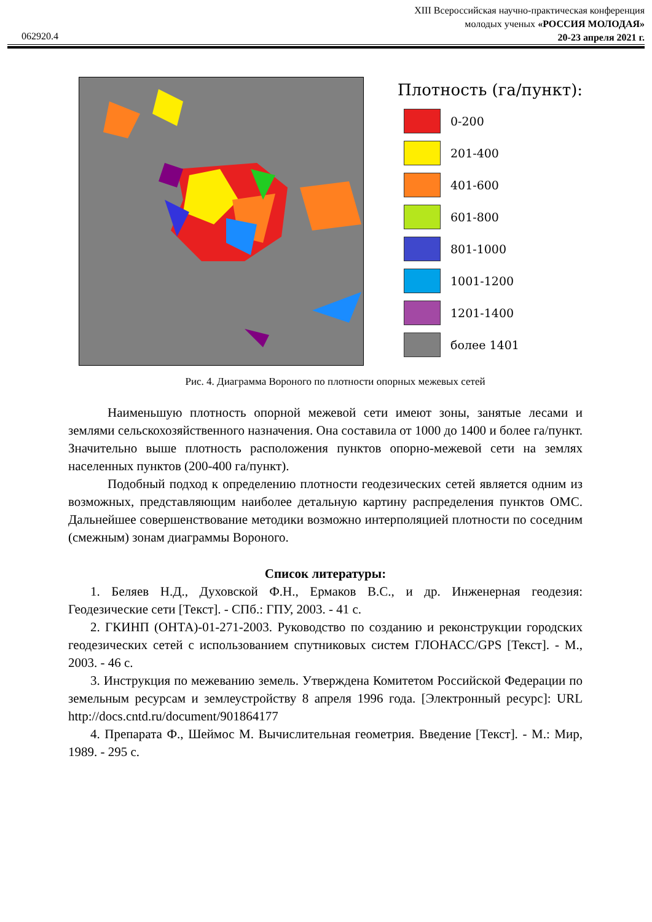XIII Всероссийская научно-практическая конференция
молодых ученых «РОССИЯ МОЛОДАЯ»
20-23 апреля 2021 г.
062920.4
Плотность (га/пункт):
0-200
201-400
401-600
601-800
801-1000
1001-1200
1201-1400
более 1401
Рис. 4. Диаграмма Вороного по плотности опорных межевых сетей
Наименьшую плотность опорной межевой сети имеют зоны, занятые лесами и землями сельскохозяйственного назначения. Она составила от 1000 до 1400 и более га/пункт. Значительно выше плотность расположения пунктов опорно-межевой сети на землях населенных пунктов (200-400 га/пункт).
Подобный подход к определению плотности геодезических сетей является одним из возможных, представляющим наиболее детальную картину распределения пунктов ОМС. Дальнейшее совершенствование методики возможно интерполяцией плотности по соседним (смежным) зонам диаграммы Вороного.
Список литературы:
1. Беляев Н.Д., Духовской Ф.Н., Ермаков В.С., и др. Инженерная геодезия: Геодезические сети [Текст]. - СПб.: ГПУ, 2003. - 41 с.
2. ГКИНП (ОНТА)-01-271-2003. Руководство по созданию и реконструкции городских геодезических сетей с использованием спутниковых систем ГЛОНАСС/GPS [Текст]. - М., 2003. - 46 с.
3. Инструкция по межеванию земель. Утверждена Комитетом Российской Федерации по земельным ресурсам и землеустройству 8 апреля 1996 года. [Электронный ресурс]: URL http://docs.cntd.ru/document/901864177
4. Препарата Ф., Шеймос М. Вычислительная геометрия. Введение [Текст]. - М.: Мир, 1989. - 295 с.